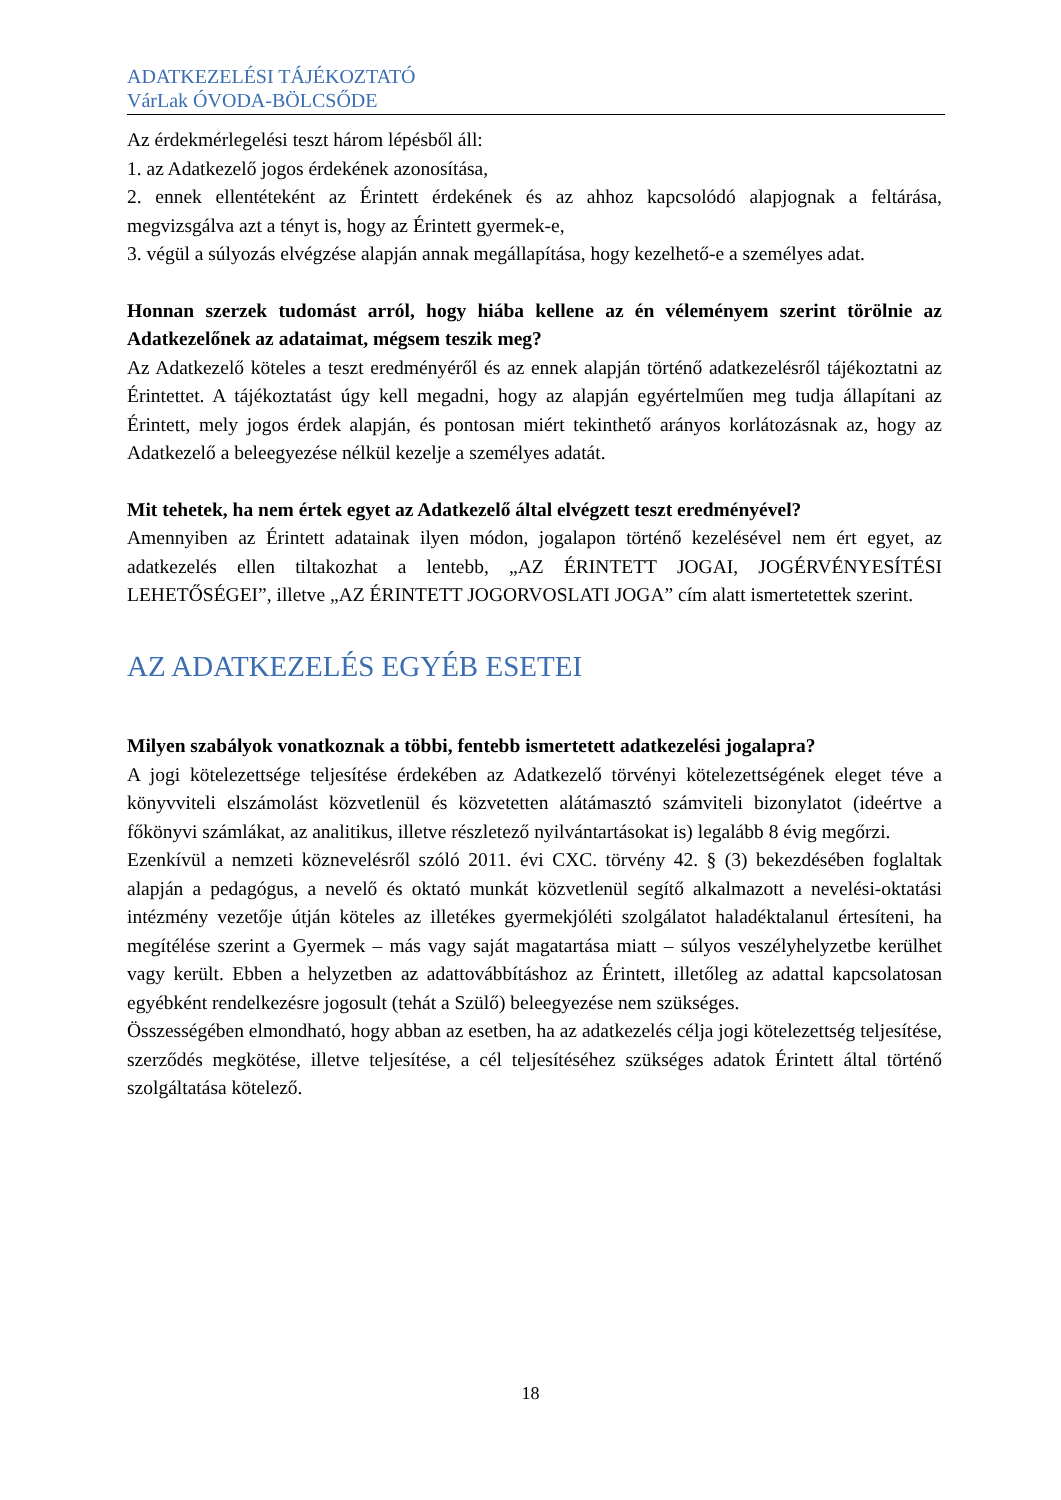ADATKEZELÉSI TÁJÉKOZTATÓ
VárLak ÓVODA-BÖLCSŐDE
Az érdekmérlegelési teszt három lépésből áll:
1. az Adatkezelő jogos érdekének azonosítása,
2. ennek ellentéteként az Érintett érdekének és az ahhoz kapcsolódó alapjognak a feltárása, megvizsgálva azt a tényt is, hogy az Érintett gyermek-e,
3. végül a súlyozás elvégzése alapján annak megállapítása, hogy kezelhető-e a személyes adat.
Honnan szerzek tudomást arról, hogy hiába kellene az én véleményem szerint törölnie az Adatkezelőnek az adataimat, mégsem teszik meg?
Az Adatkezelő köteles a teszt eredményéről és az ennek alapján történő adatkezelésről tájékoztatni az Érintettet. A tájékoztatást úgy kell megadni, hogy az alapján egyértelműen meg tudja állapítani az Érintett, mely jogos érdek alapján, és pontosan miért tekinthető arányos korlátozásnak az, hogy az Adatkezelő a beleegyezése nélkül kezelje a személyes adatát.
Mit tehetek, ha nem értek egyet az Adatkezelő által elvégzett teszt eredményével?
Amennyiben az Érintett adatainak ilyen módon, jogalapon történő kezelésével nem ért egyet, az adatkezelés ellen tiltakozhat a lentebb, „AZ ÉRINTETT JOGAI, JOGÉRVÉNYESÍTÉSI LEHETŐSÉGEI”, illetve „AZ ÉRINTETT JOGORVOSLATI JOGA” cím alatt ismertetettek szerint.
AZ ADATKEZELÉS EGYÉB ESETEI
Milyen szabályok vonatkoznak a többi, fentebb ismertetett adatkezelési jogalapra?
A jogi kötelezettsége teljesítése érdekében az Adatkezelő törvényi kötelezettségének eleget téve a könyvviteli elszámolást közvetlenül és közvetetten alátámasztó számviteli bizonylatot (ideértve a főkönyvi számlákat, az analitikus, illetve részletező nyilvántartásokat is) legalább 8 évig megőrzi.
Ezenkívül a nemzeti köznevelésről szóló 2011. évi CXC. törvény 42. § (3) bekezdésében foglaltak alapján a pedagógus, a nevelő és oktató munkát közvetlenül segítő alkalmazott a nevelési-oktatási intézmény vezetője útján köteles az illetékes gyermekjóléti szolgálatot haladéktalanul értesíteni, ha megítélése szerint a Gyermek – más vagy saját magatartása miatt – súlyos veszélyhelyzetbe kerülhet vagy került. Ebben a helyzetben az adattovábbításhoz az Érintett, illetőleg az adattal kapcsolatosan egyébként rendelkezésre jogosult (tehát a Szülő) beleegyezése nem szükséges.
Összességében elmondható, hogy abban az esetben, ha az adatkezelés célja jogi kötelezettség teljesítése, szerződés megkötése, illetve teljesítése, a cél teljesítéséhez szükséges adatok Érintett által történő szolgáltatása kötelező.
18